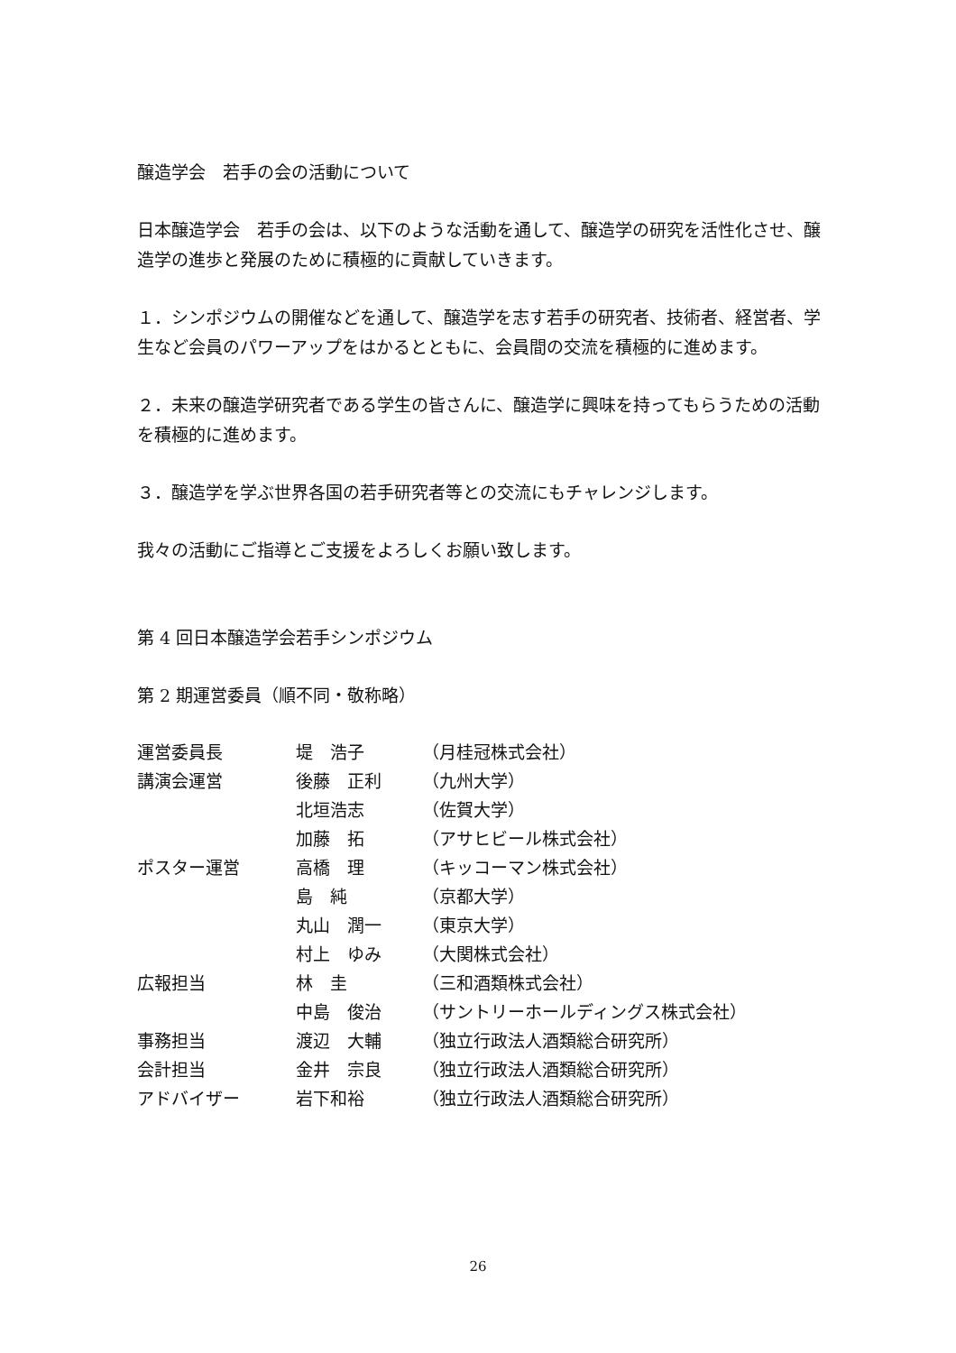醸造学会　若手の会の活動について
日本醸造学会　若手の会は、以下のような活動を通して、醸造学の研究を活性化させ、醸造学の進歩と発展のために積極的に貢献していきます。
１．シンポジウムの開催などを通して、醸造学を志す若手の研究者、技術者、経営者、学生など会員のパワーアップをはかるとともに、会員間の交流を積極的に進めます。
２．未来の醸造学研究者である学生の皆さんに、醸造学に興味を持ってもらうための活動を積極的に進めます。
３．醸造学を学ぶ世界各国の若手研究者等との交流にもチャレンジします。
我々の活動にご指導とご支援をよろしくお願い致します。
第 4 回日本醸造学会若手シンポジウム
第 2 期運営委員（順不同・敬称略）
| 運営委員長 | 堤 浩子 | （月桂冠株式会社） |
| 講演会運営 | 後藤 正利 | （九州大学） |
| | 北垣浩志 | （佐賀大学） |
| | 加藤 拓 | （アサヒビール株式会社） |
| ポスター運営 | 高橋 理 | （キッコーマン株式会社） |
| | 島 純 | （京都大学） |
| | 丸山 潤一 | （東京大学） |
| | 村上 ゆみ | （大関株式会社） |
| 広報担当 | 林 圭 | （三和酒類株式会社） |
| | 中島 俊治 | （サントリーホールディングス株式会社） |
| 事務担当 | 渡辺 大輔 | （独立行政法人酒類総合研究所） |
| 会計担当 | 金井 宗良 | （独立行政法人酒類総合研究所） |
| アドバイザー | 岩下和裕 | （独立行政法人酒類総合研究所） |
26